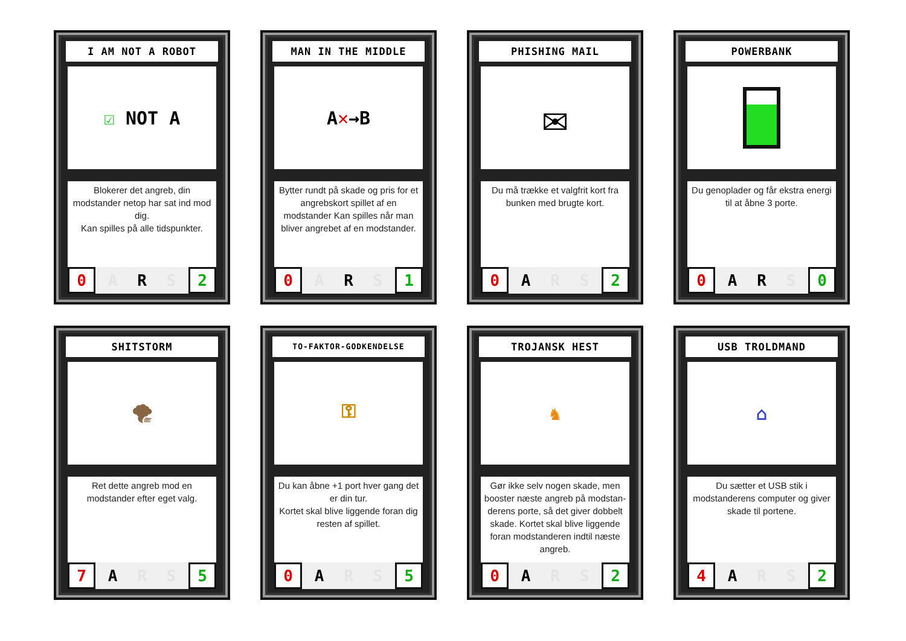I AM NOT A ROBOT
☑ NOT A
Blokerer det angreb, din modstander netop har sat ind mod dig.
Kan spilles på alle tidspunkter.
0 A R S 2
MAN IN THE MIDDLE
A ✕ →B
Bytter rundt på skade og pris for et angrebskort spillet af en modstander Kan spilles når man bliver angrebet af en modstander.
0 A R S 1
PHISHING MAIL
✉
Du må trække et valgfrit kort fra bunken med brugte kort.
0 A R S 2
POWERBANK
Du genoplader og får ekstra energi til at åbne 3 porte.
0 A R S 0
SHITSTORM
🌪
Ret dette angreb mod en modstander efter eget valg.
7 A R S 5
TO-FAKTOR-GODKENDELSE
⚿
Du kan åbne +1 port hver gang det er din tur.
Kortet skal blive liggende foran dig resten af spillet.
0 A R S 5
TROJANSK HEST
♞
Gør ikke selv nogen skade, men booster næste angreb på modstan­derens porte, så det giver dobbelt skade. Kortet skal blive liggende foran modstanderen indtil næste angreb.
0 A R S 2
USB TROLDMAND
⌂
Du sætter et USB stik i modstanderens computer og giver skade til portene.
4 A R S 2